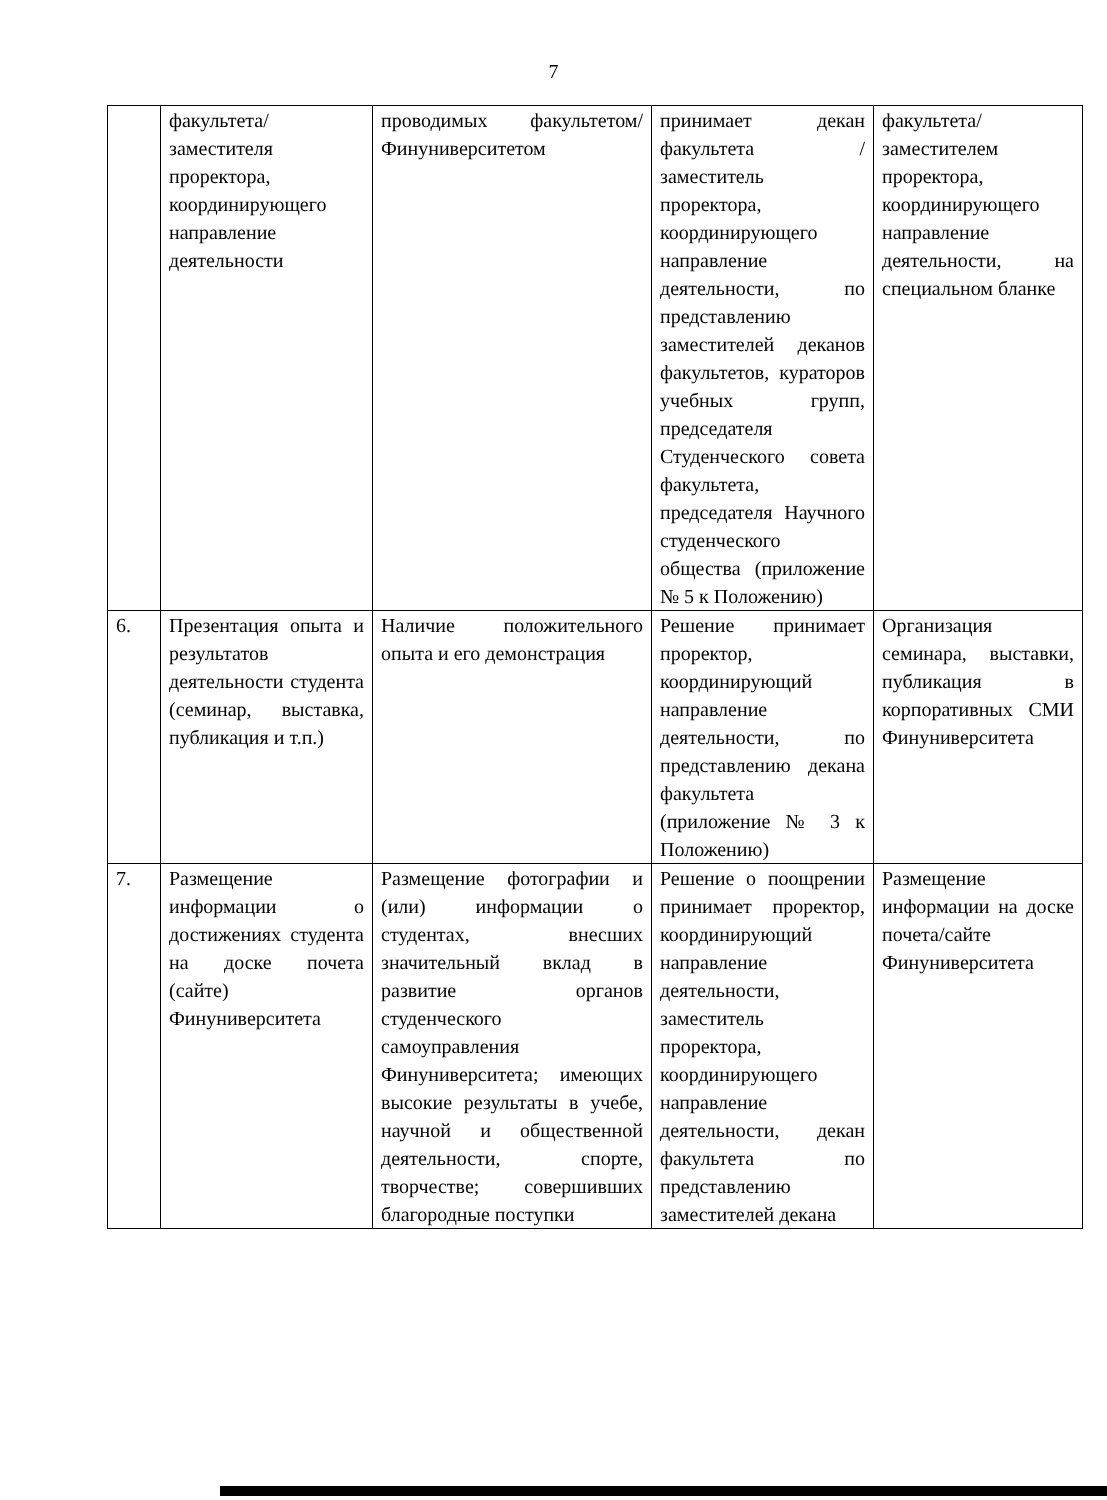7
| | факультета/заместителя проректора, координирующего направление деятельности | проводимых факультетом/Финуниверситетом | принимает декан факультета /заместитель проректора, координирующего направление деятельности, по представлению заместителей деканов факультетов, кураторов учебных групп, председателя Студенческого совета факультета, председателя Научного студенческого общества (приложение № 5 к Положению) | факультета/заместителем проректора, координирующего направление деятельности, на специальном бланке |
| 6. | Презентация опыта и результатов деятельности студента (семинар, выставка, публикация и т.п.) | Наличие положительного опыта и его демонстрация | Решение принимает проректор, координирующий направление деятельности, по представлению декана факультета (приложение № 3 к Положению) | Организация семинара, выставки, публикация в корпоративных СМИ Финуниверситета |
| 7. | Размещение информации о достижениях студента на доске почета (сайте) Финуниверситета | Размещение фотографии и (или) информации о студентах, внесших значительный вклад в развитие органов студенческого самоуправления Финуниверситета; имеющих высокие результаты в учебе, научной и общественной деятельности, спорте, творчестве; совершивших благородные поступки | Решение о поощрении принимает проректор, координирующий направление деятельности, заместитель проректора, координирующего направление деятельности, декан факультета по представлению заместителей декана | Размещение информации на доске почета/сайте Финуниверситета |